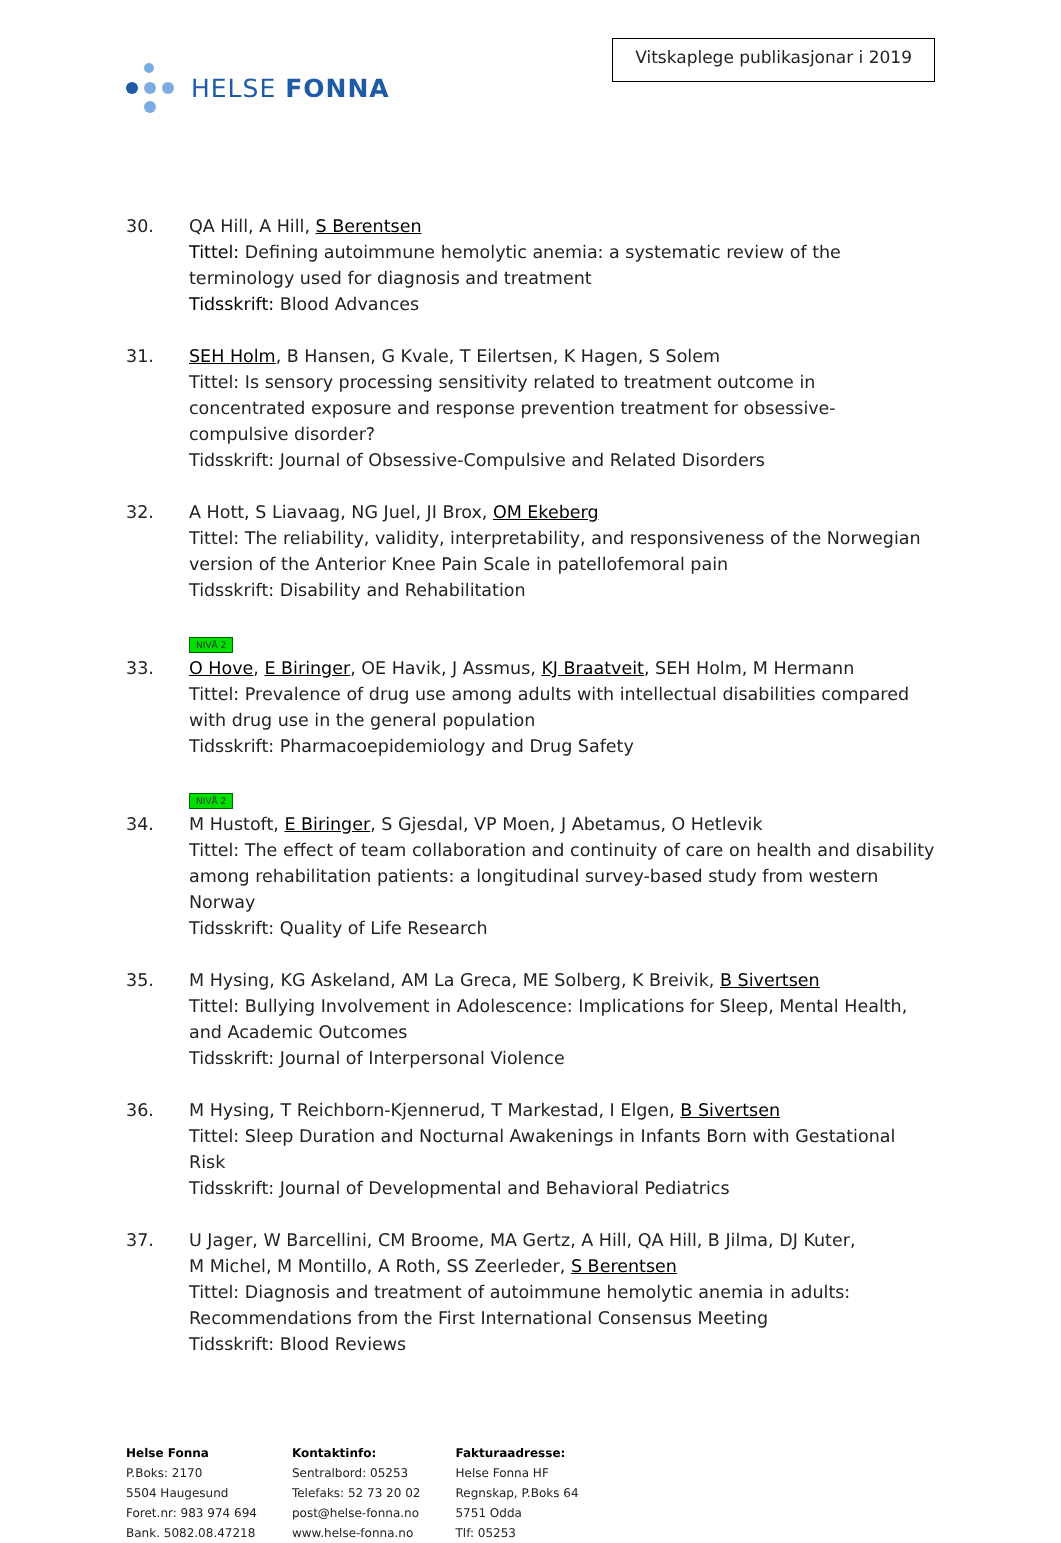HELSE FONNA
Vitskaplege publikasjonar i 2019
30. QA Hill, A Hill, S Berentsen
Tittel: Defining autoimmune hemolytic anemia: a systematic review of the terminology used for diagnosis and treatment
Tidsskrift: Blood Advances
31. SEH Holm, B Hansen, G Kvale, T Eilertsen, K Hagen, S Solem
Tittel: Is sensory processing sensitivity related to treatment outcome in concentrated exposure and response prevention treatment for obsessive-compulsive disorder?
Tidsskrift: Journal of Obsessive-Compulsive and Related Disorders
32. A Hott, S Liavaag, NG Juel, JI Brox, OM Ekeberg
Tittel: The reliability, validity, interpretability, and responsiveness of the Norwegian version of the Anterior Knee Pain Scale in patellofemoral pain
Tidsskrift: Disability and Rehabilitation
NIVÅ 2
33. O Hove, E Biringer, OE Havik, J Assmus, KJ Braatveit, SEH Holm, M Hermann
Tittel: Prevalence of drug use among adults with intellectual disabilities compared with drug use in the general population
Tidsskrift: Pharmacoepidemiology and Drug Safety
NIVÅ 2
34. M Hustoft, E Biringer, S Gjesdal, VP Moen, J Abetamus, O Hetlevik
Tittel: The effect of team collaboration and continuity of care on health and disability among rehabilitation patients: a longitudinal survey-based study from western Norway
Tidsskrift: Quality of Life Research
35. M Hysing, KG Askeland, AM La Greca, ME Solberg, K Breivik, B Sivertsen
Tittel: Bullying Involvement in Adolescence: Implications for Sleep, Mental Health, and Academic Outcomes
Tidsskrift: Journal of Interpersonal Violence
36. M Hysing, T Reichborn-Kjennerud, T Markestad, I Elgen, B Sivertsen
Tittel: Sleep Duration and Nocturnal Awakenings in Infants Born with Gestational Risk
Tidsskrift: Journal of Developmental and Behavioral Pediatrics
37. U Jager, W Barcellini, CM Broome, MA Gertz, A Hill, QA Hill, B Jilma, DJ Kuter,
M Michel, M Montillo, A Roth, SS Zeerleder, S Berentsen
Tittel: Diagnosis and treatment of autoimmune hemolytic anemia in adults: Recommendations from the First International Consensus Meeting
Tidsskrift: Blood Reviews
Helse Fonna
P.Boks: 2170
5504 Haugesund
Foret.nr: 983 974 694
Bank. 5082.08.47218
Kontaktinfo:
Sentralbord: 05253
Telefaks: 52 73 20 02
post@helse-fonna.no
www.helse-fonna.no
Fakturaadresse:
Helse Fonna HF
Regnskap, P.Boks 64
5751 Odda
Tlf: 05253